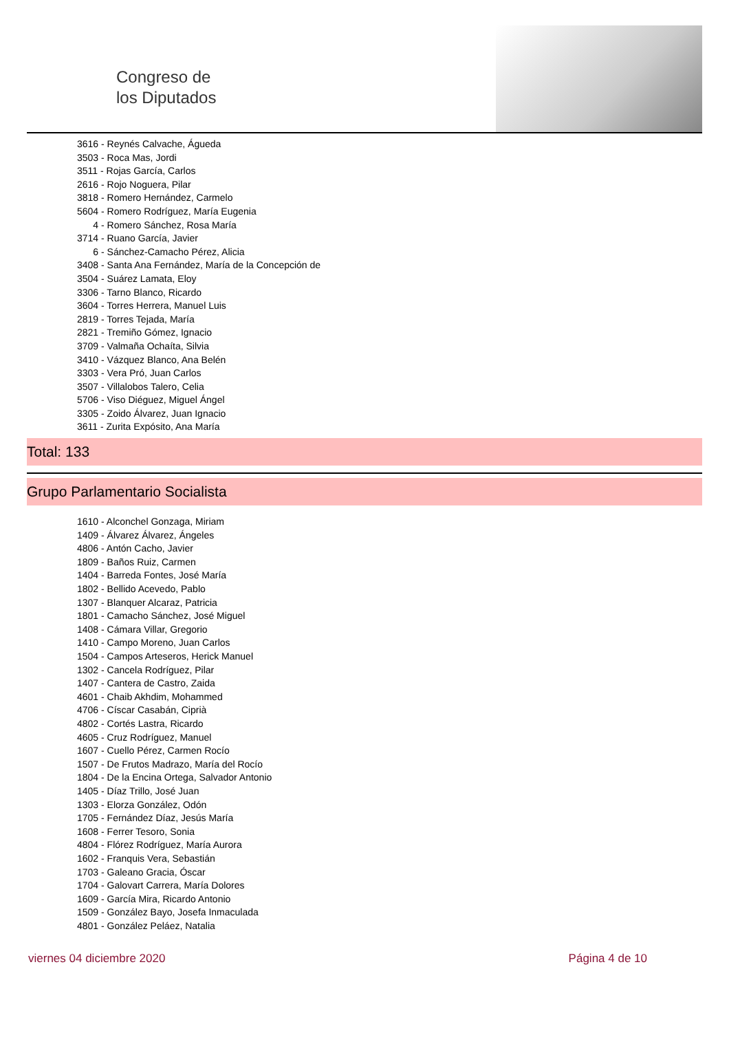Congreso de
los Diputados
3616 - Reynés Calvache, Águeda
3503 - Roca Mas, Jordi
3511 - Rojas García, Carlos
2616 - Rojo Noguera, Pilar
3818 - Romero Hernández, Carmelo
5604 - Romero Rodríguez, María Eugenia
4 - Romero Sánchez, Rosa María
3714 - Ruano García, Javier
6 - Sánchez-Camacho Pérez, Alicia
3408 - Santa Ana Fernández, María de la Concepción de
3504 - Suárez Lamata, Eloy
3306 - Tarno Blanco, Ricardo
3604 - Torres Herrera, Manuel Luis
2819 - Torres Tejada, María
2821 - Tremiño Gómez, Ignacio
3709 - Valmaña Ochaíta, Silvia
3410 - Vázquez Blanco, Ana Belén
3303 - Vera Pró, Juan Carlos
3507 - Villalobos Talero, Celia
5706 - Viso Diéguez, Miguel Ángel
3305 - Zoido Álvarez, Juan Ignacio
3611 - Zurita Expósito, Ana María
Total: 133
Grupo Parlamentario Socialista
1610 - Alconchel Gonzaga, Miriam
1409 - Álvarez Álvarez, Ángeles
4806 - Antón Cacho, Javier
1809 - Baños Ruiz, Carmen
1404 - Barreda Fontes, José María
1802 - Bellido Acevedo, Pablo
1307 - Blanquer Alcaraz, Patricia
1801 - Camacho Sánchez, José Miguel
1408 - Cámara Villar, Gregorio
1410 - Campo Moreno, Juan Carlos
1504 - Campos Arteseros, Herick Manuel
1302 - Cancela Rodríguez, Pilar
1407 - Cantera de Castro, Zaida
4601 - Chaib Akhdim, Mohammed
4706 - Císcar Casabán, Ciprià
4802 - Cortés Lastra, Ricardo
4605 - Cruz Rodríguez, Manuel
1607 - Cuello Pérez, Carmen Rocío
1507 - De Frutos Madrazo, María del Rocío
1804 - De la Encina Ortega, Salvador Antonio
1405 - Díaz Trillo, José Juan
1303 - Elorza González, Odón
1705 - Fernández Díaz, Jesús María
1608 - Ferrer Tesoro, Sonia
4804 - Flórez Rodríguez, María Aurora
1602 - Franquis Vera, Sebastián
1703 - Galeano Gracia, Óscar
1704 - Galovart Carrera, María Dolores
1609 - García Mira, Ricardo Antonio
1509 - González Bayo, Josefa Inmaculada
4801 - González Peláez, Natalia
viernes 04 diciembre 2020 Página 4 de 10